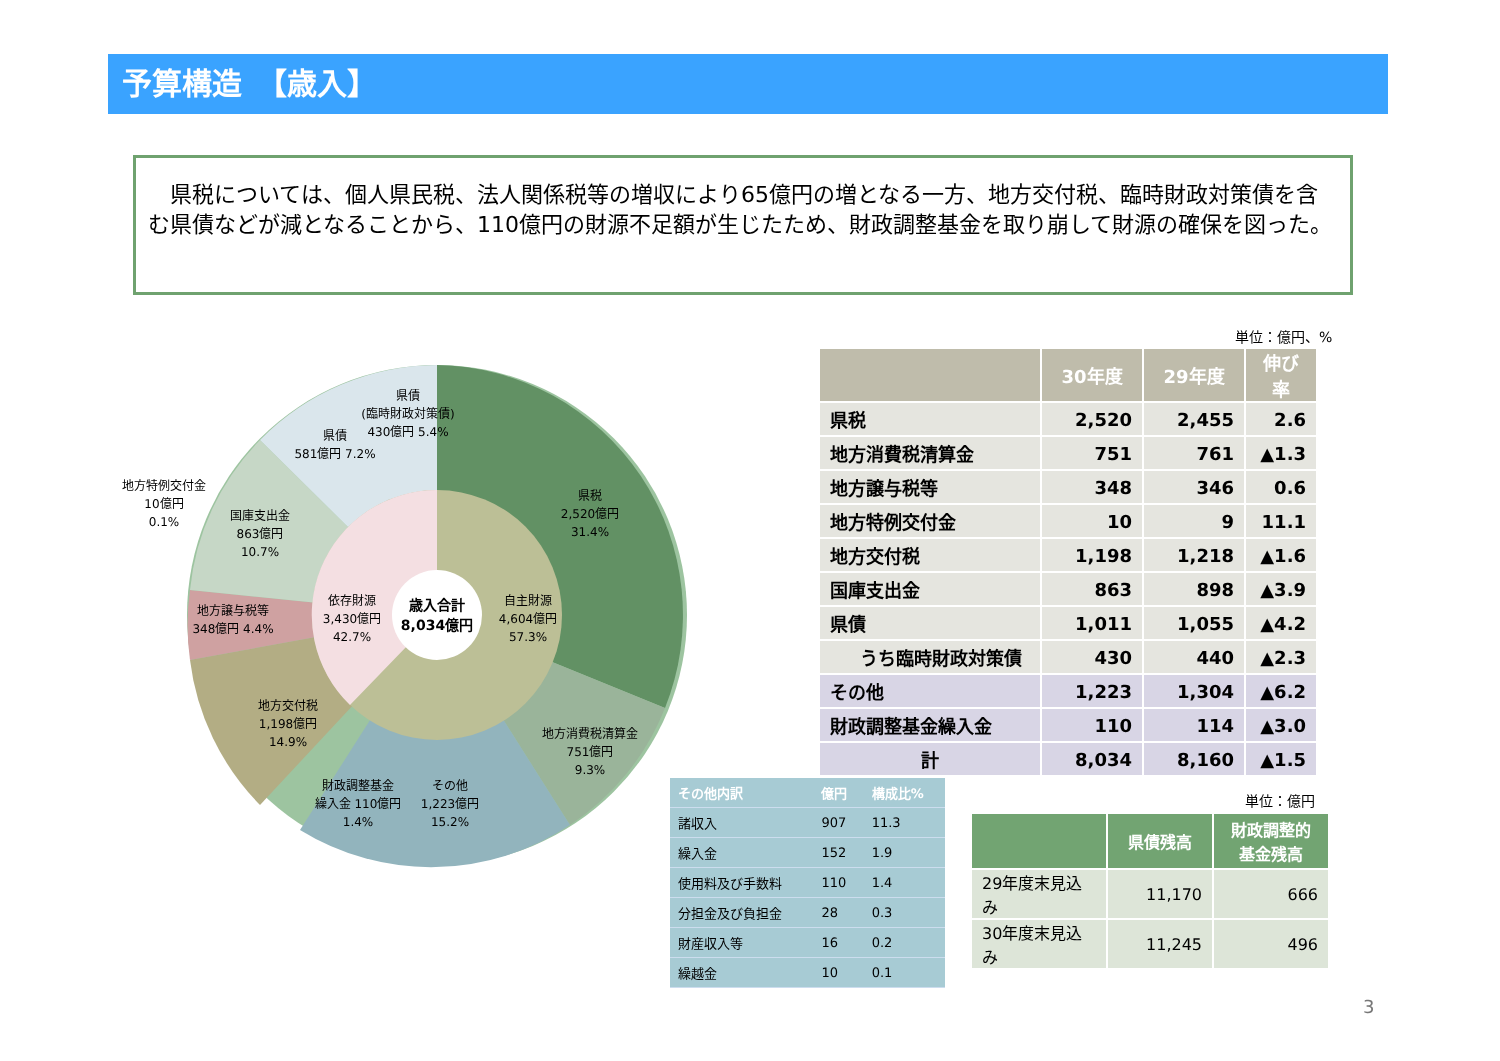予算構造　【歳入】
　県税については、個人県民税、法人関係税等の増収により65億円の増となる一方、地方交付税、臨時財政対策債を含む県債などが減となることから、110億円の財源不足額が生じたため、財政調整基金を取り崩して財源の確保を図った。
県税
2,520億円
31.4%
地方消費税清算金
751億円
9.3%
その他
1,223億円
15.2%
財政調整基金
繰入金 110億円
1.4%
地方交付税
1,198億円
14.9%
地方譲与税等
348億円 4.4%
国庫支出金
863億円
10.7%
地方特例交付金
10億円
0.1%
県債
581億円 7.2%
県債
(臨時財政対策債)
430億円 5.4%
依存財源
3,430億円
42.7%
自主財源
4,604億円
57.3%
歳入合計
8,034億円
単位：億円、%
| | 30年度 | 29年度 | 伸び率 |
| --- | --- | --- | --- |
| 県税 | 2,520 | 2,455 | 2.6 |
| 地方消費税清算金 | 751 | 761 | ▲1.3 |
| 地方譲与税等 | 348 | 346 | 0.6 |
| 地方特例交付金 | 10 | 9 | 11.1 |
| 地方交付税 | 1,198 | 1,218 | ▲1.6 |
| 国庫支出金 | 863 | 898 | ▲3.9 |
| 県債 | 1,011 | 1,055 | ▲4.2 |
| うち臨時財政対策債 | 430 | 440 | ▲2.3 |
| その他 | 1,223 | 1,304 | ▲6.2 |
| 財政調整基金繰入金 | 110 | 114 | ▲3.0 |
| 計 | 8,034 | 8,160 | ▲1.5 |
| その他内訳 | 億円 | 構成比% |
| --- | --- | --- |
| 諸収入 | 907 | 11.3 |
| 繰入金 | 152 | 1.9 |
| 使用料及び手数料 | 110 | 1.4 |
| 分担金及び負担金 | 28 | 0.3 |
| 財産収入等 | 16 | 0.2 |
| 繰越金 | 10 | 0.1 |
単位：億円
| | 県債残高 | 財政調整的 基金残高 |
| --- | --- | --- |
| 29年度末見込み | 11,170 | 666 |
| 30年度末見込み | 11,245 | 496 |
3